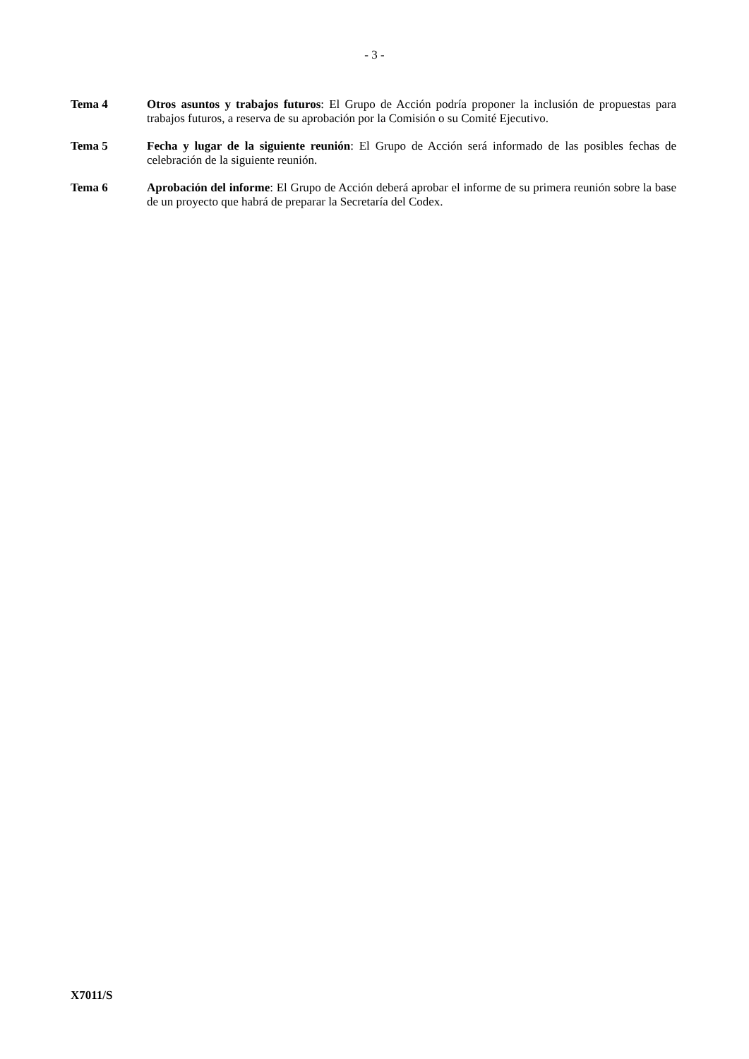- 3 -
Tema 4 Otros asuntos y trabajos futuros: El Grupo de Acción podría proponer la inclusión de propuestas para trabajos futuros, a reserva de su aprobación por la Comisión o su Comité Ejecutivo.
Tema 5 Fecha y lugar de la siguiente reunión: El Grupo de Acción será informado de las posibles fechas de celebración de la siguiente reunión.
Tema 6 Aprobación del informe: El Grupo de Acción deberá aprobar el informe de su primera reunión sobre la base de un proyecto que habrá de preparar la Secretaría del Codex.
X7011/S